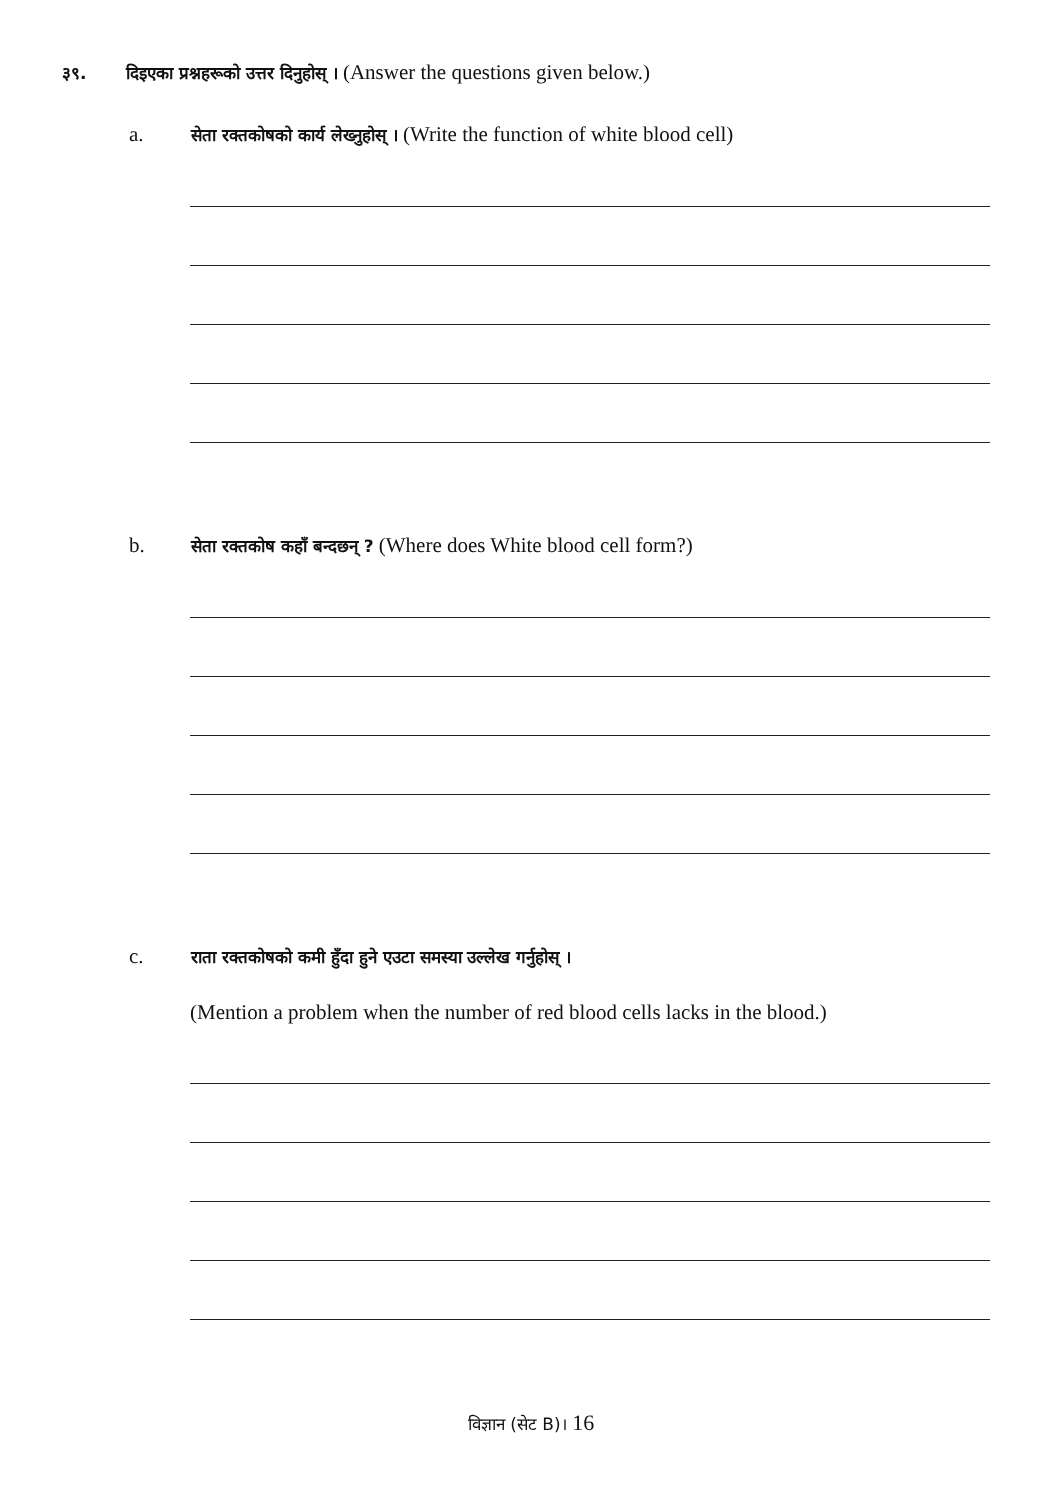३९. दिइएका प्रश्नहरूको उत्तर दिनुहोस् । (Answer the questions given below.)
a. सेता रक्तकोषको कार्य लेख्नुहोस् । (Write the function of white blood cell)
b. सेता रक्तकोष कहाँ बन्दछन् ? (Where does White blood cell form?)
c. राता रक्तकोषको कमी हुँदा हुने एउटा समस्या उल्लेख गर्नुहोस् ।
(Mention a problem when the number of red blood cells lacks in the blood.)
विज्ञान (सेट B)। 16